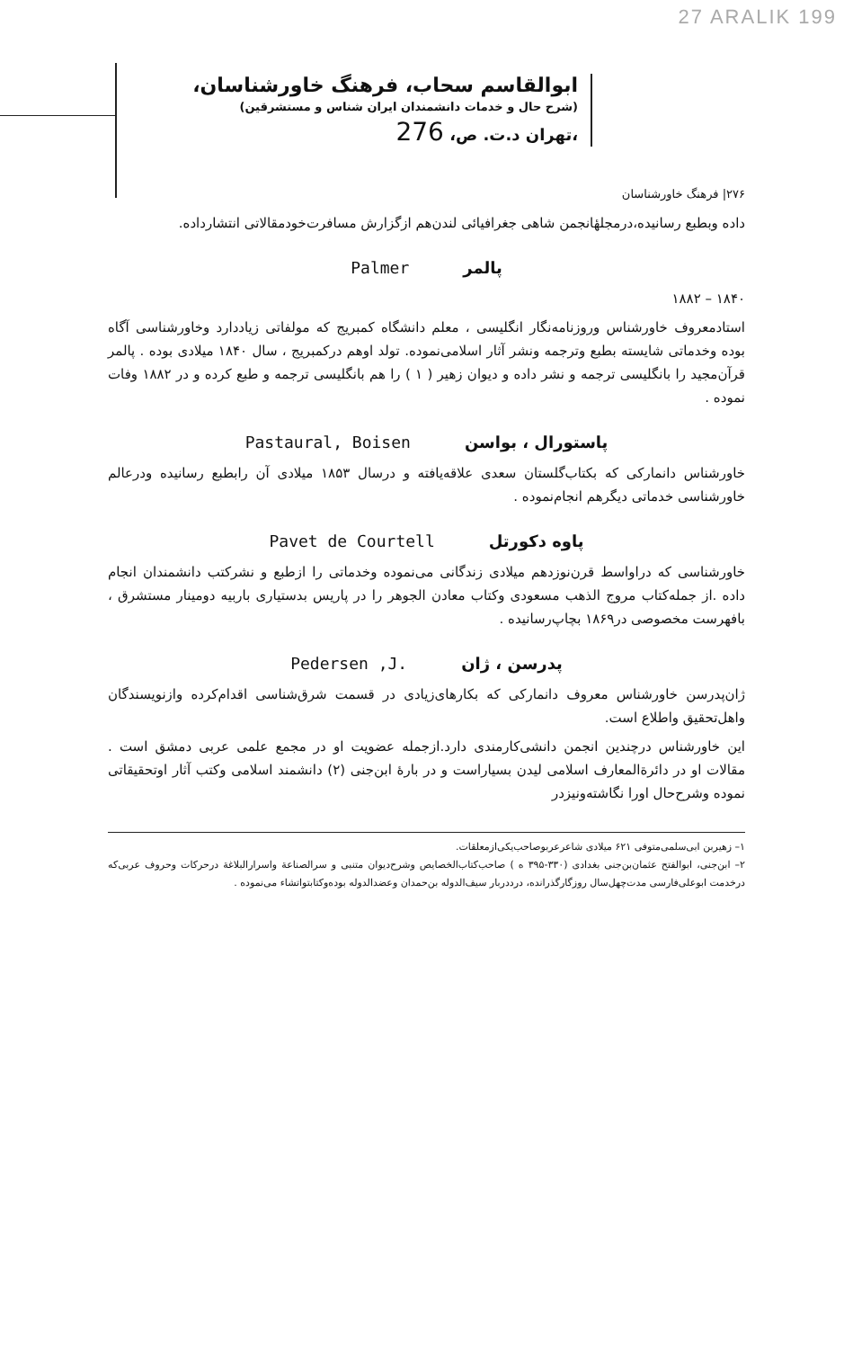27 ARALIK 199
ابوالقاسم سحاب، فرهنگ خاورشناسان،
(شرح حال و خدمات دانشمندان ایران شناس و مستشرقین)
،تهران د.ت. ص، 276
۲۷۶| فرهنگ خاورشناسان
داده وبطبع رسانیده،درمجلهٔانجمن شاهی جغرافیائی لندن‌هم ازگزارش مسافرت‌خودمقالاتی انتشارداده.
پالمر Palmer
۱۸۴۰ – ۱۸۸۲
استادمعروف خاورشناس وروزنامه‌نگار انگلیسی ، معلم دانشگاه کمبریج که مولفاتی زیاددارد وخاورشناسی آگاه بوده وخدماتی شایسته بطبع وترجمه ونشر آثار اسلامی‌نموده. تولد اوهم درکمبریج ، سال ۱۸۴۰ میلادی بوده . پالمر قرآن‌مجید را بانگلیسی ترجمه و نشر داده و دیوان زهیر ( ۱ ) را هم بانگلیسی ترجمه و طبع کرده و در ۱۸۸۲ وفات نموده .
پاستورال ، بواسن Pastaural, Boisen
خاورشناس دانمارکی که بکتاب‌گلستان سعدی علاقه‌یافته و درسال ۱۸۵۳ میلادی آن رابطبع رسانیده ودرعالم خاورشناسی خدماتی دیگرهم انجام‌نموده .
پاوه دکورتل Pavet de Courtell
خاورشناسی که دراواسط قرن‌نوزدهم میلادی زندگانی می‌نموده وخدماتی را ازطبع و نشرکتب دانشمندان انجام داده .از جمله‌کتاب مروج الذهب مسعودی وکتاب معادن الجوهر را در پاریس بدستیاری باربیه دومینار مستشرق ، بافهرست مخصوصی در۱۸۶۹ بچاپ‌رسانیده .
پدرسن ، ژان Pedersen ,J.
ژان‌پدرسن خاورشناس معروف دانمارکی که بکارهای‌زیادی در قسمت شرق‌شناسی اقدام‌کرده وازنویسندگان واهل‌تحقیق واطلاع است.
این خاورشناس درچندین انجمن دانشی‌کارمندی دارد.ازجمله عضویت او در مجمع علمی عربی دمشق است . مقالات او در دائرةالمعارف اسلامی لیدن بسیاراست و در بارهٔ ابن‌جنی (۲) دانشمند اسلامی وکتب آثار اوتحقیقاتی نموده وشرح‌حال اورا نگاشته‌ونیزدر
۱– زهیربن ابی‌سلمی‌متوفی ۶۲۱ میلادی شاعرعربوصاحب‌یکی‌ازمعلقات.
۲– ابن‌جنی، ابوالفتح عثمان‌بن‌جنی بغدادی (۳۳۰-۳۹۵ ه ) صاحب‌کتاب‌الخصایص وشرح‌دیوان متنبی و سرالصناعة واسرارالبلاغة درحرکات وحروف عربی‌که درخدمت ابوعلی‌فارسی مدت‌چهل‌سال روزگارگذرانده، درددربار سیف‌الدوله بن‌حمدان وعضدالدوله بوده‌وکتابتواتشاء می‌نموده .